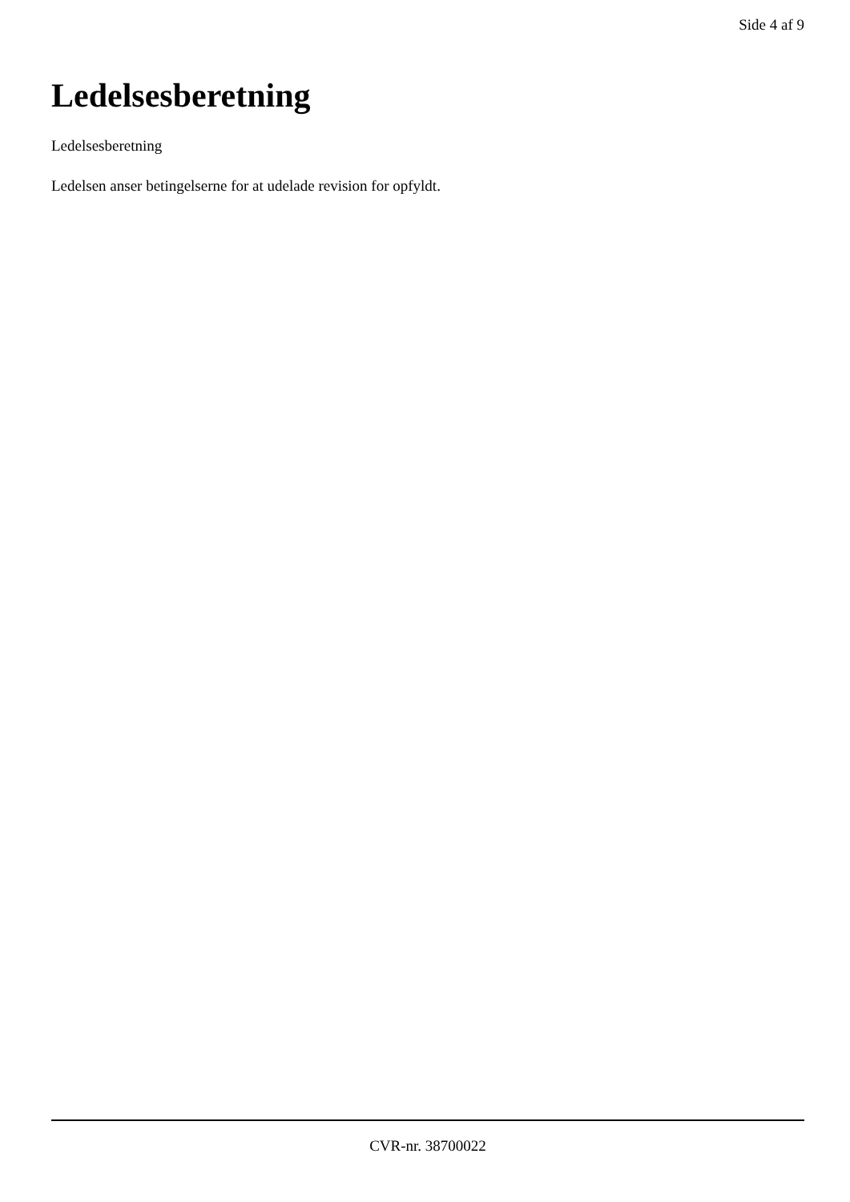Side 4 af 9
Ledelsesberetning
Ledelsesberetning
Ledelsen anser betingelserne for at udelade revision for opfyldt.
CVR-nr. 38700022